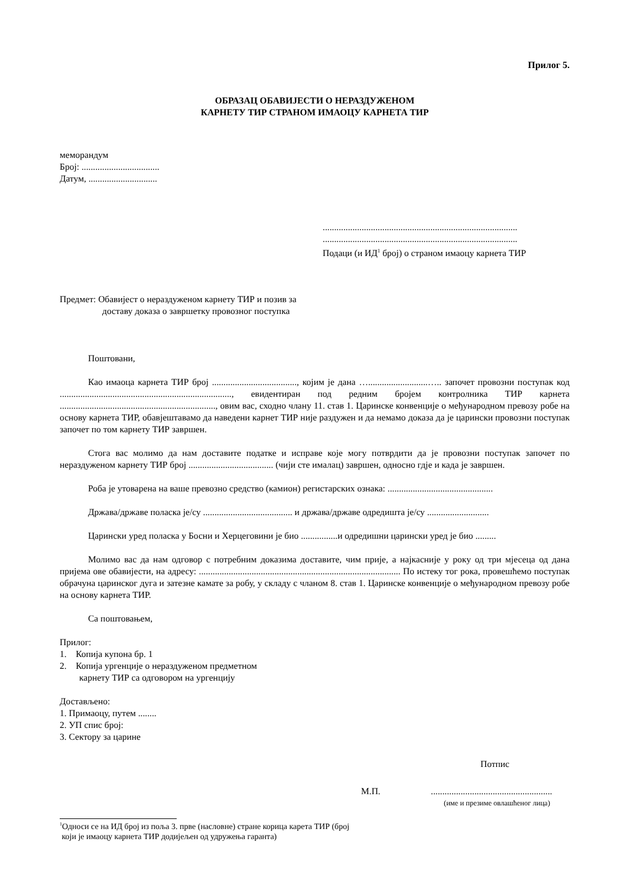Прилог 5.
ОБРАЗАЦ ОБАВИЈЕСТИ О НЕРАЗДУЖЕНОМ
КАРНЕТУ ТИР СТРАНОМ ИМАОЦУ КАРНЕТА ТИР
меморандум
Број: ..................................
Датум, ..............................
.....................................................................................
.....................................................................................
Подаци (и ИД<sup>1</sup> број) о страном имаоцу карнета ТИР
Предмет: Обавијест о нераздуженом карнету ТИР и позив за
доставу доказа о завршетку провозног поступка
Поштовани,
Као имаоца карнета ТИР број ....................................., којим је дана …..........................….. започет провозни поступак код ..........................................................................., евидентиран под редним бројем контролника ТИР карнета ...................................................................., овим вас, сходно члану 11. став 1. Царинске конвенције о међународном превозу робе на основу карнета ТИР, обавјештавамо да наведени карнет ТИР није раздужен и да немамо доказа да је царински провозни поступак започет по том карнету ТИР завршен.
Стога вас молимо да нам доставите податке и исправе које могу потврдити да је провозни поступак започет по нераздуженом карнету ТИР број ..................................... (чији сте ималац) завршен, односно гдје и када је завршен.
Роба је утоварена на ваше превозно средство (камион) регистарских ознака: ..............................................
Држава/државе поласка је/су ....................................... и држава/државе одредишта је/су ...........................
Царински уред поласка у Босни и Херцеговини је био ................и одредишни царински уред је био .........
Молимо вас да нам одговор с потребним доказима доставите, чим прије, а најкасније у року од три мјесеца од дана пријема ове обавијести, на адресу: ........................................................................................ По истеку тог рока, провешћемо поступак обрачуна царинског дуга и затезне камате за робу, у складу с чланом 8. став 1. Царинске конвенције о међународном превозу робе на основу карнета ТИР.
Са поштовањем,
Прилог:
1. Копија купона бр. 1
2. Копија ургенције о нераздуженом предметном
карнету ТИР са одговором на ургенцију
Достављено:
1. Примаоцу, путем ........
2. УП спис број:
3. Сектору за царине
Потпис
М.П......................................................
(име и презиме овлашћеног лица)
<sup>1</sup> Односи се на ИД број из поља 3. прве (насловне) стране корица карета ТИР (број
који је имаоцу карнета ТИР додијељен од удружења гаранта)